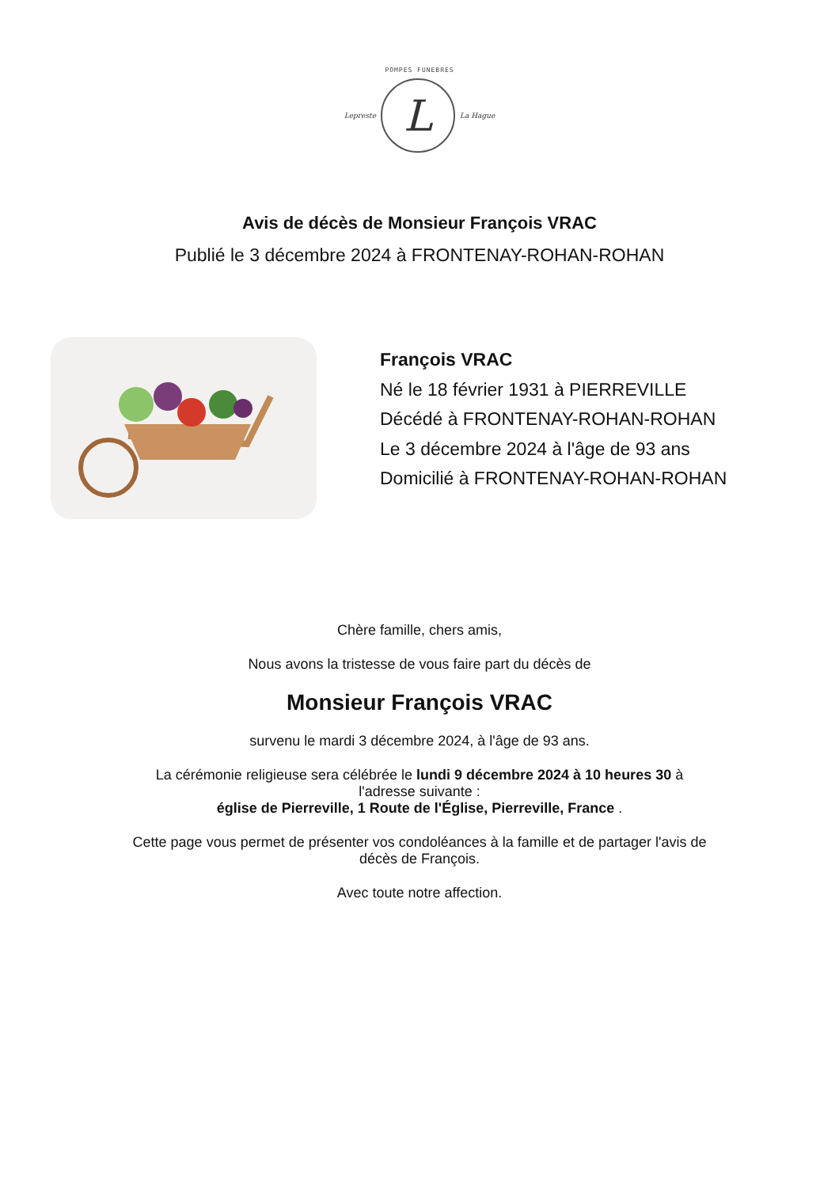POMPES FUNEBRES
Lepreste
L
La Hague
Avis de décès de Monsieur François VRAC
Publié le 3 décembre 2024 à FRONTENAY-ROHAN-ROHAN
François VRAC
Né le 18 février 1931 à PIERREVILLE
Décédé à FRONTENAY-ROHAN-ROHAN
Le 3 décembre 2024 à l'âge de 93 ans
Domicilié à FRONTENAY-ROHAN-ROHAN
Chère famille, chers amis,
Nous avons la tristesse de vous faire part du décès de
Monsieur François VRAC
survenu le mardi 3 décembre 2024, à l'âge de 93 ans.
La cérémonie religieuse sera célébrée le lundi 9 décembre 2024 à 10 heures 30 à
l'adresse suivante :
église de Pierreville, 1 Route de l'Église, Pierreville, France .
Cette page vous permet de présenter vos condoléances à la famille et de partager l'avis de
décès de François.
Avec toute notre affection.